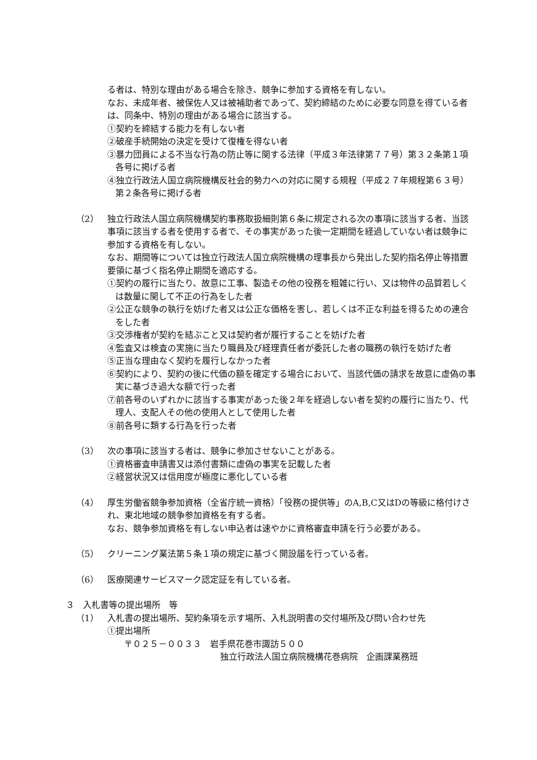る者は、特別な理由がある場合を除き、競争に参加する資格を有しない。
なお、未成年者、被保佐人又は被補助者であって、契約締結のために必要な同意を得ている者は、同条中、特別の理由がある場合に該当する。
①契約を締結する能力を有しない者
②破産手続開始の決定を受けて復権を得ない者
③暴力団員による不当な行為の防止等に関する法律（平成３年法律第７７号）第３２条第１項各号に掲げる者
④独立行政法人国立病院機構反社会的勢力への対応に関する規程（平成２７年規程第６３号）第２条各号に掲げる者
（2） 独立行政法人国立病院機構契約事務取扱細則第６条に規定される次の事項に該当する者、当該事項に該当する者を使用する者で、その事実があった後一定期間を経過していない者は競争に参加する資格を有しない。
なお、期間等については独立行政法人国立病院機構の理事長から発出した契約指名停止等措置要領に基づく指名停止期間を適応する。
①契約の履行に当たり、故意に工事、製造その他の役務を粗雑に行い、又は物件の品質若しくは数量に関して不正の行為をした者
②公正な競争の執行を妨げた者又は公正な価格を害し、若しくは不正な利益を得るための連合をした者
③交渉権者が契約を結ぶこと又は契約者が履行することを妨げた者
④監査又は検査の実施に当たり職員及び経理責任者が委託した者の職務の執行を妨げた者
⑤正当な理由なく契約を履行しなかった者
⑥契約により、契約の後に代価の額を確定する場合において、当該代価の請求を故意に虚偽の事実に基づき過大な額で行った者
⑦前各号のいずれかに該当する事実があった後２年を経過しない者を契約の履行に当たり、代理人、支配人その他の使用人として使用した者
⑧前各号に類する行為を行った者
（3） 次の事項に該当する者は、競争に参加させないことがある。
①資格審査申請書又は添付書類に虚偽の事実を記載した者
②経営状況又は信用度が極度に悪化している者
（4） 厚生労働省競争参加資格（全省庁統一資格）「役務の提供等」のA,B,C又はDの等級に格付けされ、東北地域の競争参加資格を有する者。
なお、競争参加資格を有しない申込者は速やかに資格審査申請を行う必要がある。
（5） クリーニング業法第５条１項の規定に基づく開設届を行っている者。
（6） 医療関連サービスマーク認定証を有している者。
３　入札書等の提出場所　等
（1） 入札書の提出場所、契約条項を示す場所、入札説明書の交付場所及び問い合わせ先
①提出場所
〒０２５－００３３　岩手県花巻市諏訪５００
独立行政法人国立病院機構花巻病院　企画課業務班